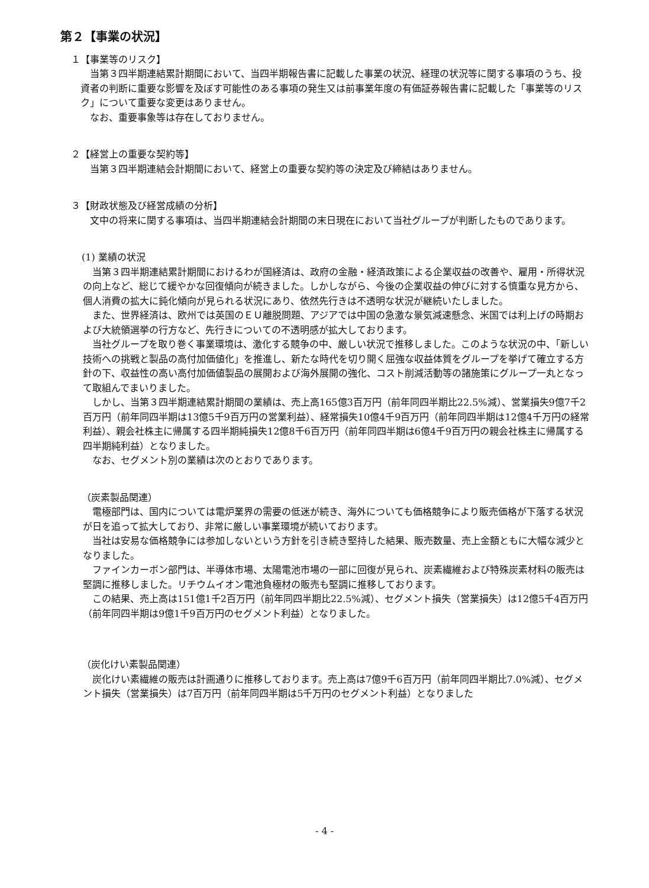第２【事業の状況】
１【事業等のリスク】
当第３四半期連結累計期間において、当四半期報告書に記載した事業の状況、経理の状況等に関する事項のうち、投資者の判断に重要な影響を及ぼす可能性のある事項の発生又は前事業年度の有価証券報告書に記載した「事業等のリスク」について重要な変更はありません。
なお、重要事象等は存在しておりません。
２【経営上の重要な契約等】
当第３四半期連結会計期間において、経営上の重要な契約等の決定及び締結はありません。
３【財政状態及び経営成績の分析】
文中の将来に関する事項は、当四半期連結会計期間の末日現在において当社グループが判断したものであります。
(1) 業績の状況
当第３四半期連結累計期間におけるわが国経済は、政府の金融・経済政策による企業収益の改善や、雇用・所得状況の向上など、総じて緩やかな回復傾向が続きました。しかしながら、今後の企業収益の伸びに対する慎重な見方から、個人消費の拡大に鈍化傾向が見られる状況にあり、依然先行きは不透明な状況が継続いたしました。
また、世界経済は、欧州では英国のＥＵ離脱問題、アジアでは中国の急激な景気減速懸念、米国では利上げの時期および大統領選挙の行方など、先行きについての不透明感が拡大しております。
当社グループを取り巻く事業環境は、激化する競争の中、厳しい状況で推移しました。このような状況の中、「新しい技術への挑戦と製品の高付加価値化」を推進し、新たな時代を切り開く屈強な収益体質をグループを挙げて確立する方針の下、収益性の高い高付加価値製品の展開および海外展開の強化、コスト削減活動等の諸施策にグループ一丸となって取組んでまいりました。
しかし、当第３四半期連結累計期間の業績は、売上高165億3百万円（前年同四半期比22.5%減）、営業損失9億7千2百万円（前年同四半期は13億5千9百万円の営業利益）、経常損失10億4千9百万円（前年同四半期は12億4千万円の経常利益）、親会社株主に帰属する四半期純損失12億8千6百万円（前年同四半期は6億4千9百万円の親会社株主に帰属する四半期純利益）となりました。
なお、セグメント別の業績は次のとおりであります。
（炭素製品関連）
電極部門は、国内については電炉業界の需要の低迷が続き、海外についても価格競争により販売価格が下落する状況が日を追って拡大しており、非常に厳しい事業環境が続いております。
当社は安易な価格競争には参加しないという方針を引き続き堅持した結果、販売数量、売上金額ともに大幅な減少となりました。
ファインカーボン部門は、半導体市場、太陽電池市場の一部に回復が見られ、炭素繊維および特殊炭素材料の販売は堅調に推移しました。リチウムイオン電池負極材の販売も堅調に推移しております。
この結果、売上高は151億1千2百万円（前年同四半期比22.5%減）、セグメント損失（営業損失）は12億5千4百万円（前年同四半期は9億1千9百万円のセグメント利益）となりました。
（炭化けい素製品関連）
炭化けい素繊維の販売は計画通りに推移しております。売上高は7億9千6百万円（前年同四半期比7.0%減）、セグメント損失（営業損失）は7百万円（前年同四半期は5千万円のセグメント利益）となりました
- 4 -